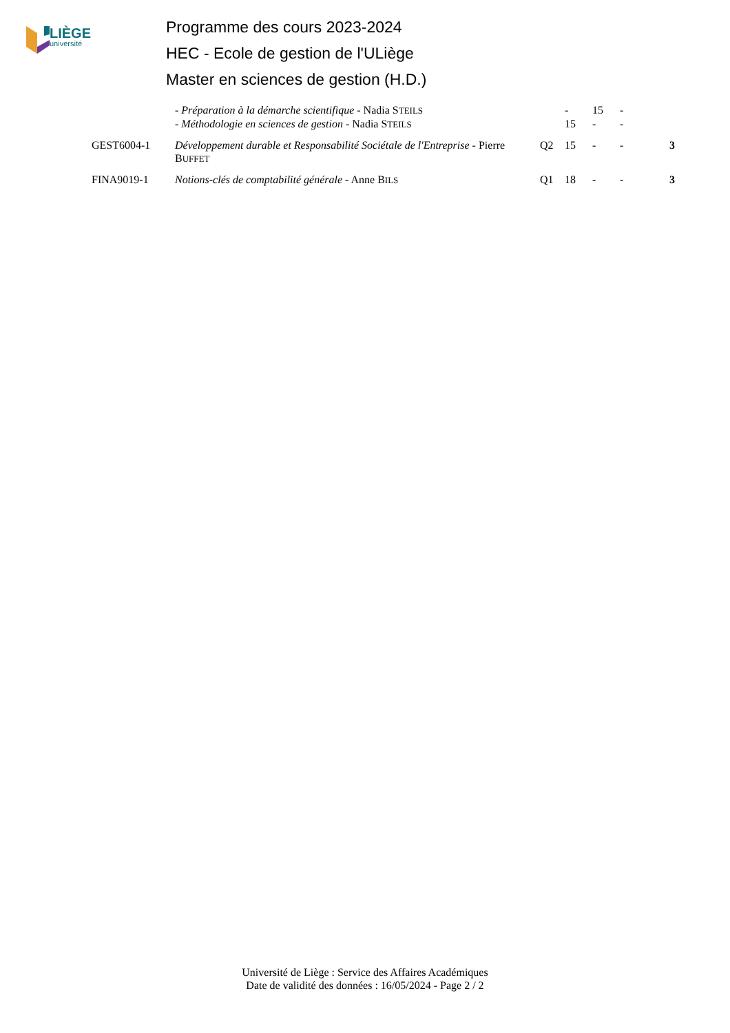LIÈGE
université
Programme des cours 2023-2024
HEC - Ecole de gestion de l'ULiège
Master en sciences de gestion (H.D.)
| | - Préparation à la démarche scientifique - Nadia S TEILS | | - | 15 | - | |
| | - Méthodologie en sciences de gestion - Nadia S TEILS | | 15 | - | - | |
| GEST6004-1 | Développement durable et Responsabilité Sociétale de l'Entreprise - Pierre B UFFET | Q2 | 15 | - | - | 3 |
| FINA9019-1 | Notions-clés de comptabilité générale - Anne B ILS | Q1 | 18 | - | - | 3 |
Université de Liège : Service des Affaires Académiques
Date de validité des données : 16/05/2024 - Page 2 / 2